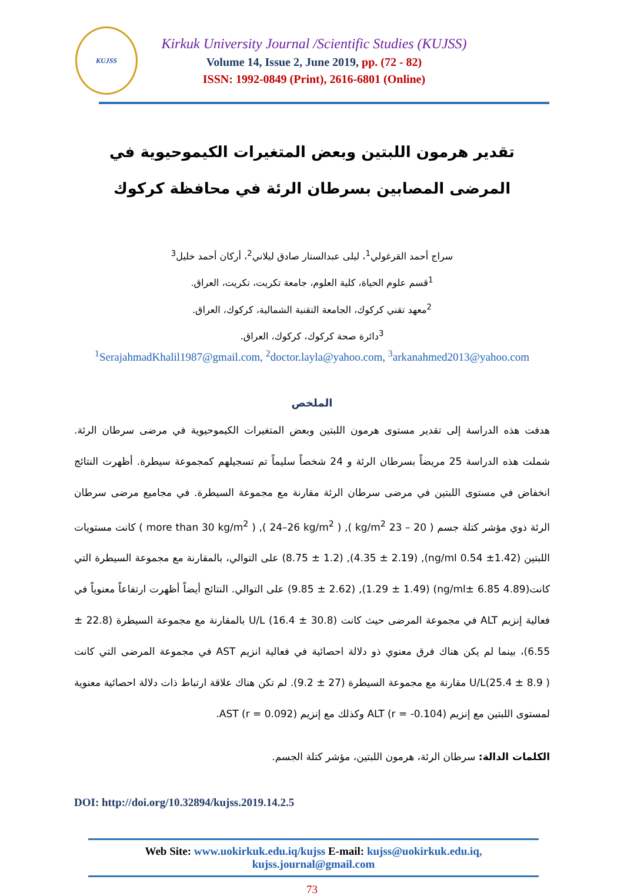KUJSS
Kirkuk University Journal /Scientific Studies (KUJSS)
Volume 14, Issue 2, June 2019, pp. (72 - 82)
ISSN: 1992-0849 (Print), 2616-6801 (Online)
تقدير هرمون اللبتين وبعض المتغيرات الكيموحيوية في المرضى المصابين بسرطان الرئة في محافظة كركوك
سراج أحمد القرغولي<sup>1</sup>، ليلى عبدالستار صادق ليلاني<sup>2</sup>، أركان أحمد خليل<sup>3</sup>
<sup>1</sup> قسم علوم الحياة، كلية العلوم، جامعة تكريت، تكريت، العراق.
<sup>2</sup> معهد تقني كركوك، الجامعة التقنية الشمالية، كركوك، العراق.
<sup>3</sup> دائرة صحة كركوك، كركوك، العراق.
<sup>1</sup> SerajahmadKhalil1987@gmail.com, <sup>2</sup>doctor.layla@yahoo.com, <sup>3</sup>arkanahmed2013@yahoo.com
الملخص
هدفت هذه الدراسة إلى تقدير مستوى هرمون اللبتين وبعض المتغيرات الكيموحيوية في مرضى سرطان الرئة. شملت هذه الدراسة 25 مريضاً بسرطان الرئة و 24 شخصاً سليماً تم تسجيلهم كمجموعة سيطرة. أظهرت النتائج انخفاض في مستوى اللبتين في مرضى سرطان الرئة مقارنة مع مجموعة السيطرة. في مجاميع مرضى سرطان الرئة ذوي مؤشر كتلة جسم ( 20 – 23 kg/m<sup>2</sup> ), ( 24–26 kg/m<sup>2</sup> ), ( more than 30 kg/m<sup>2</sup> ) كانت مستويات اللبتين (1.42± ng/ml 0.54), (4.35 ± 2.19), (8.75 ± 1.2) على التوالي، بالمقارنة مع مجموعة السيطرة التي كانت(4.89 ng/ml± 6.85) (1.29 ± 1.49), (9.85 ± 2.62) على التوالي. النتائج أيضاً أظهرت ارتفاعاً معنوياً في فعالية إنزيم ALT في مجموعة المرضى حيث كانت (30.8 ± 16.4) U/L بالمقارنة مع مجموعة السيطرة (22.8 ± 6.55)، بينما لم يكن هناك فرق معنوي ذو دلالة احصائية في فعالية انزيم AST في مجموعة المرضى التي كانت U/L(25.4 ± 8.9 ) مقارنة مع مجموعة السيطرة (27 ± 9.2). لم تكن هناك علاقة ارتباط ذات دلالة احصائية معنوية لمستوى اللبتين مع إنزيم ALT (r = -0.104) وكذلك مع إنزيم AST (r = 0.092).
الكلمات الدالة: سرطان الرئة، هرمون اللبتين، مؤشر كتلة الجسم.
DOI: http://doi.org/10.32894/kujss.2019.14.2.5
Web Site: www.uokirkuk.edu.iq/kujss E-mail: kujss@uokirkuk.edu.iq,
kujss.journal@gmail.com
73